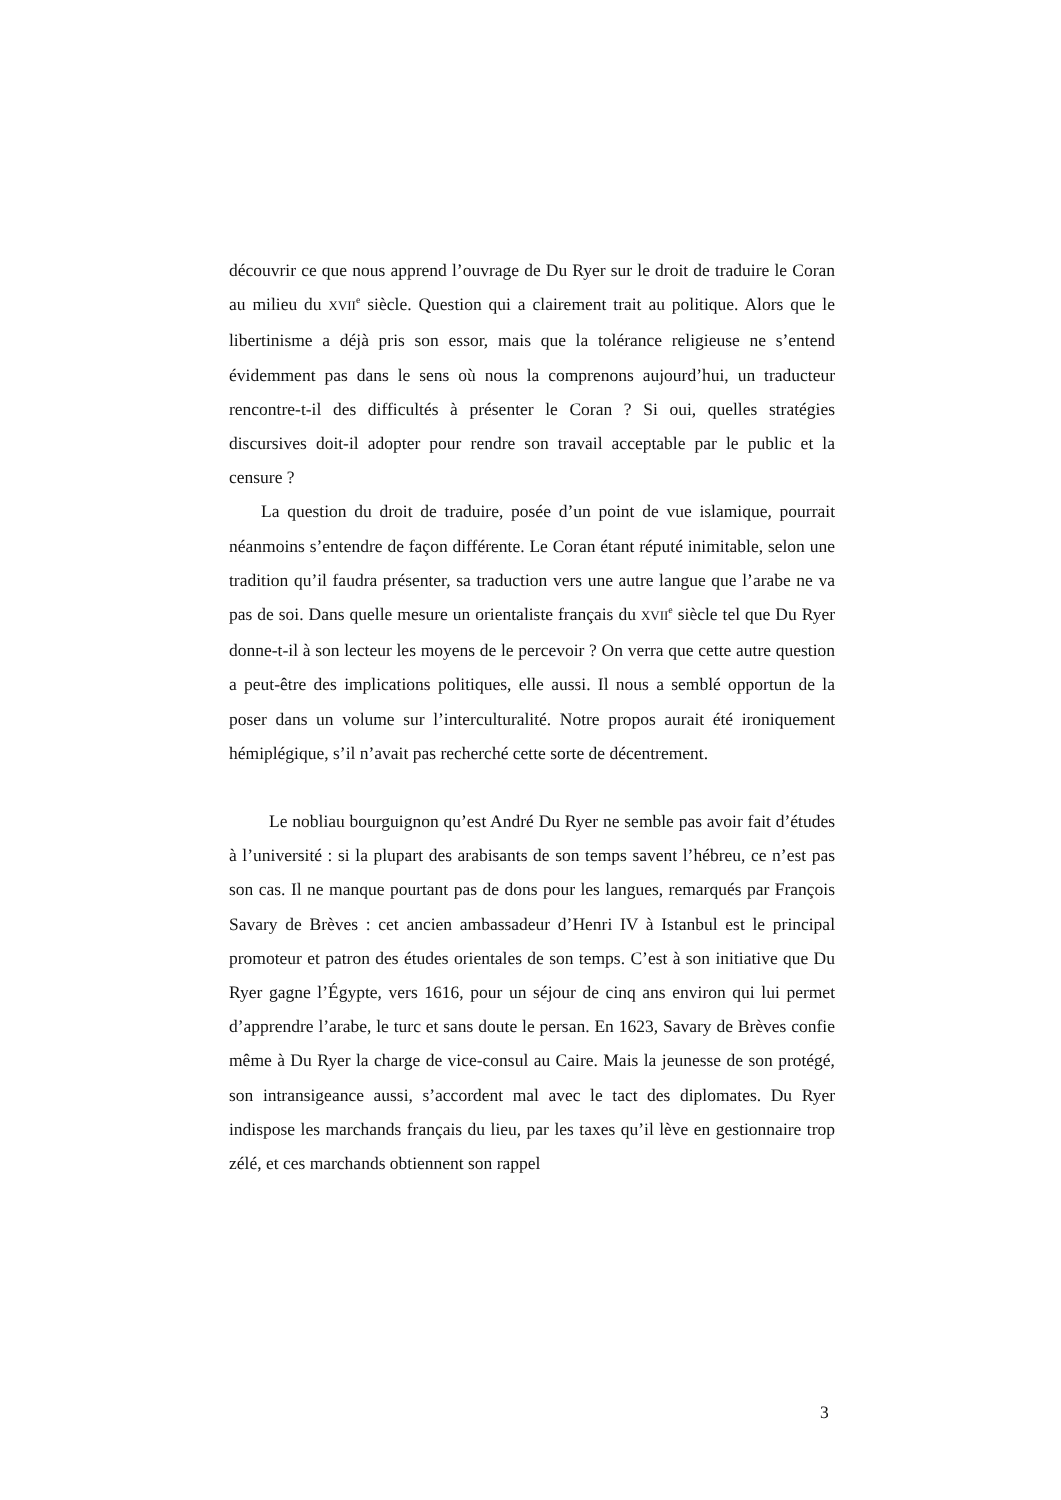découvrir ce que nous apprend l’ouvrage de Du Ryer sur le droit de traduire le Coran au milieu du XVII<sup>e</sup> siècle. Question qui a clairement trait au politique. Alors que le libertinisme a déjà pris son essor, mais que la tolérance religieuse ne s’entend évidemment pas dans le sens où nous la comprenons aujourd’hui, un traducteur rencontre-t-il des difficultés à présenter le Coran ? Si oui, quelles stratégies discursives doit-il adopter pour rendre son travail acceptable par le public et la censure ?
La question du droit de traduire, posée d’un point de vue islamique, pourrait néanmoins s’entendre de façon différente. Le Coran étant réputé inimitable, selon une tradition qu’il faudra présenter, sa traduction vers une autre langue que l’arabe ne va pas de soi. Dans quelle mesure un orientaliste français du XVII<sup>e</sup> siècle tel que Du Ryer donne-t-il à son lecteur les moyens de le percevoir ? On verra que cette autre question a peut-être des implications politiques, elle aussi. Il nous a semblé opportun de la poser dans un volume sur l’interculturalité. Notre propos aurait été ironiquement hémiplégique, s’il n’avait pas recherché cette sorte de décentrement.
Le nobliau bourguignon qu’est André Du Ryer ne semble pas avoir fait d’études à l’université : si la plupart des arabisants de son temps savent l’hébreu, ce n’est pas son cas. Il ne manque pourtant pas de dons pour les langues, remarqués par François Savary de Brèves : cet ancien ambassadeur d’Henri IV à Istanbul est le principal promoteur et patron des études orientales de son temps. C’est à son initiative que Du Ryer gagne l’Égypte, vers 1616, pour un séjour de cinq ans environ qui lui permet d’apprendre l’arabe, le turc et sans doute le persan. En 1623, Savary de Brèves confie même à Du Ryer la charge de vice-consul au Caire. Mais la jeunesse de son protégé, son intransigeance aussi, s’accordent mal avec le tact des diplomates. Du Ryer indispose les marchands français du lieu, par les taxes qu’il lève en gestionnaire trop zélé, et ces marchands obtiennent son rappel
3